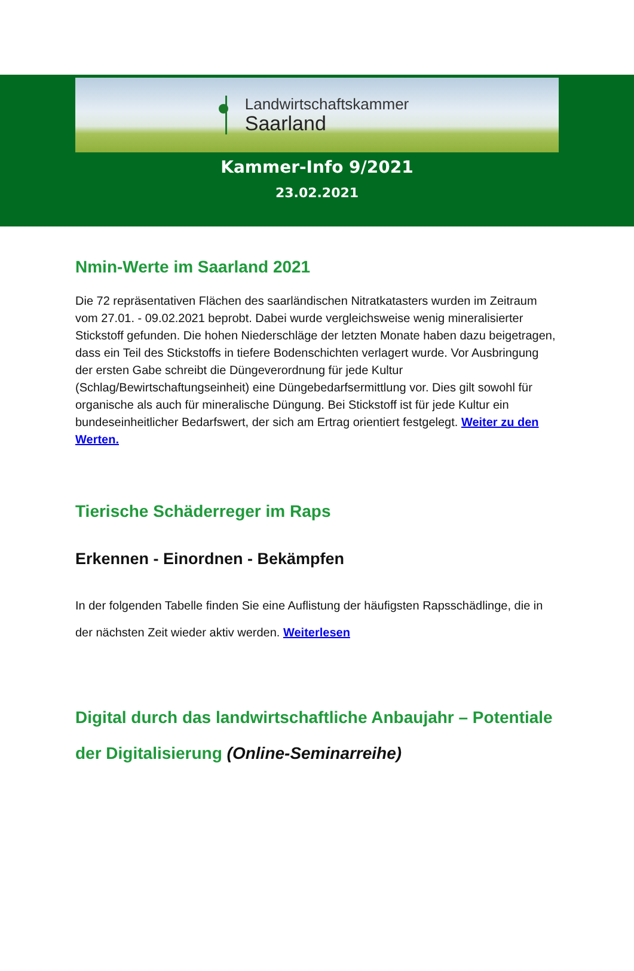Landwirtschaftskammer
Saarland
Kammer-Info 9/2021
23.02.2021
Nmin-Werte im Saarland 2021
Die 72 repräsentativen Flächen des saarländischen Nitratkatasters wurden im Zeitraum vom 27.01. - 09.02.2021 beprobt. Dabei wurde vergleichsweise wenig mineralisierter Stickstoff gefunden. Die hohen Niederschläge der letzten Monate haben dazu beigetragen, dass ein Teil des Stickstoffs in tiefere Bodenschichten verlagert wurde. Vor Ausbringung der ersten Gabe schreibt die Düngeverordnung für jede Kultur (Schlag/Bewirtschaftungseinheit) eine Düngebedarfsermittlung vor. Dies gilt sowohl für organische als auch für mineralische Düngung. Bei Stickstoff ist für jede Kultur ein bundeseinheitlicher Bedarfswert, der sich am Ertrag orientiert festgelegt. Weiter zu den Werten.
Tierische Schäderreger im Raps
Erkennen - Einordnen - Bekämpfen
In der folgenden Tabelle finden Sie eine Auflistung der häufigsten Rapsschädlinge, die in der nächsten Zeit wieder aktiv werden. Weiterlesen
Digital durch das landwirtschaftliche Anbaujahr – Potentiale der Digitalisierung (Online-Seminarreihe)